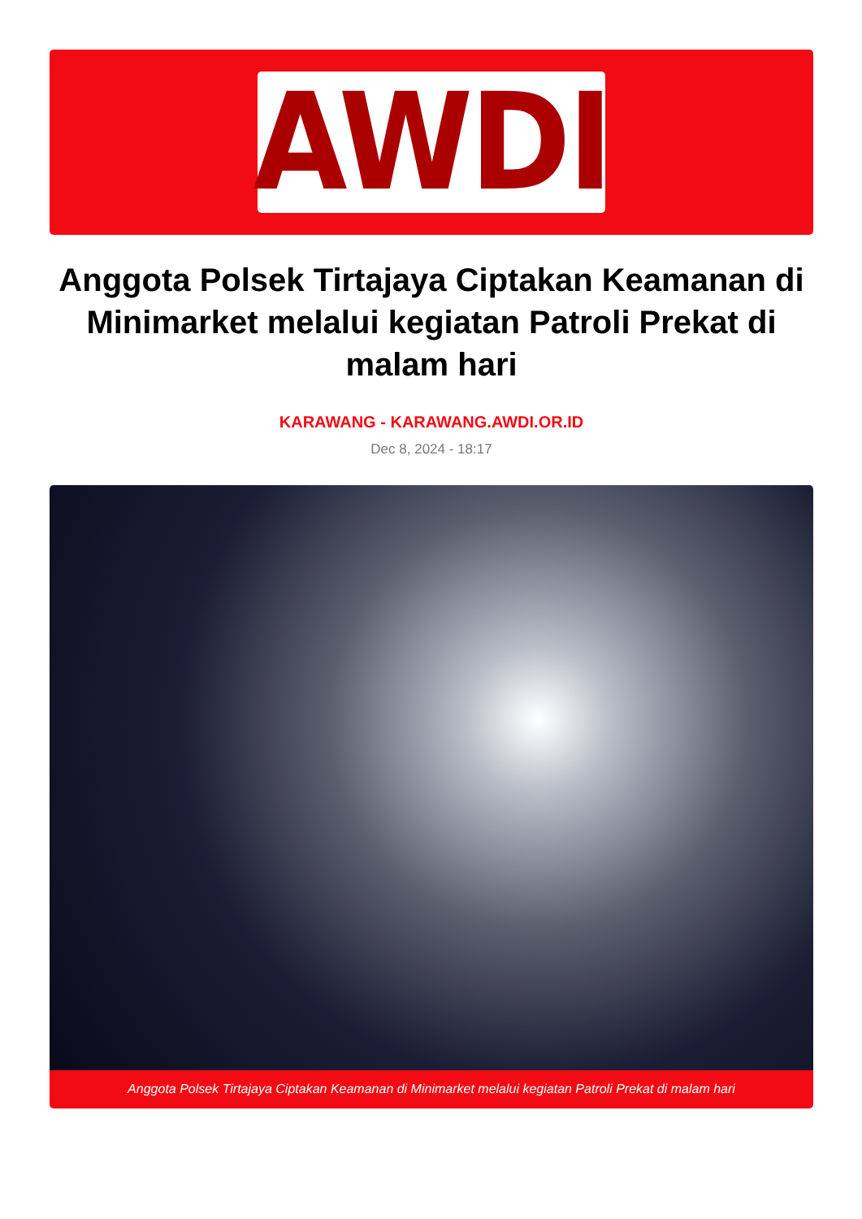AWDI
Anggota Polsek Tirtajaya Ciptakan Keamanan di Minimarket melalui kegiatan Patroli Prekat di malam hari
KARAWANG - KARAWANG.AWDI.OR.ID
Dec 8, 2024 - 18:17
Anggota Polsek Tirtajaya Ciptakan Keamanan di Minimarket melalui kegiatan Patroli Prekat di malam hari